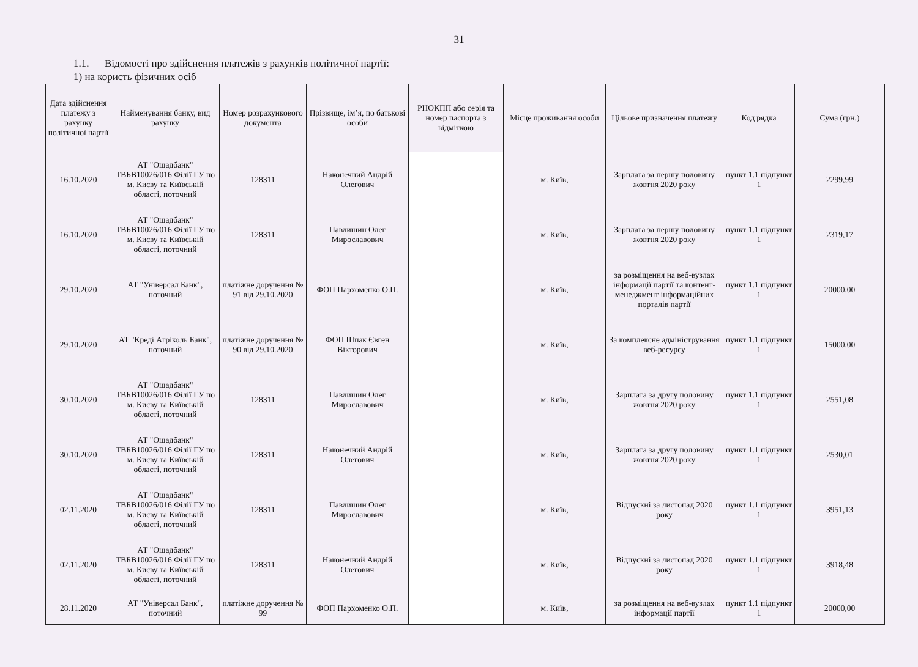31
1.1. Відомості про здійснення платежів з рахунків політичної партії:
1) на користь фізичних осіб
| Дата здійснення платежу з рахунку політичної партії | Найменування банку, вид рахунку | Номер розрахункового документа | Прізвище, ім’я, по батькові особи | РНОКПП або серія та номер паспорта з відміткою | Місце проживання особи | Цільове призначення платежу | Код рядка | Сума (грн.) |
| --- | --- | --- | --- | --- | --- | --- | --- | --- |
| 16.10.2020 | АТ "Ощадбанк" ТВБВ10026/016 Філії ГУ по м. Києву та Київській області, поточний | 128311 | Наконечний Андрій Олегович | | м. Київ, | Зарплата за першу половину жовтня 2020 року | пункт 1.1 підпункт 1 | 2299,99 |
| 16.10.2020 | АТ "Ощадбанк" ТВБВ10026/016 Філії ГУ по м. Києву та Київській області, поточний | 128311 | Павлишин Олег Мирославович | | м. Київ, | Зарплата за першу половину жовтня 2020 року | пункт 1.1 підпункт 1 | 2319,17 |
| 29.10.2020 | АТ "Універсал Банк", поточний | платіжне доручення № 91 від 29.10.2020 | ФОП Пархоменко О.П. | | м. Київ, | за розміщення на веб-вузлах інформації партії та контент-менеджмент інформаційних порталів партії | пункт 1.1 підпункт 1 | 20000,00 |
| 29.10.2020 | АТ "Креді Агріколь Банк", поточний | платіжне доручення № 90 від 29.10.2020 | ФОП Шпак Євген Вікторович | | м. Київ, | За комплексне адміністрування веб-ресурсу | пункт 1.1 підпункт 1 | 15000,00 |
| 30.10.2020 | АТ "Ощадбанк" ТВБВ10026/016 Філії ГУ по м. Києву та Київській області, поточний | 128311 | Павлишин Олег Мирославович | | м. Київ, | Зарплата за другу половину жовтня 2020 року | пункт 1.1 підпункт 1 | 2551,08 |
| 30.10.2020 | АТ "Ощадбанк" ТВБВ10026/016 Філії ГУ по м. Києву та Київській області, поточний | 128311 | Наконечний Андрій Олегович | | м. Київ, | Зарплата за другу половину жовтня 2020 року | пункт 1.1 підпункт 1 | 2530,01 |
| 02.11.2020 | АТ "Ощадбанк" ТВБВ10026/016 Філії ГУ по м. Києву та Київській області, поточний | 128311 | Павлишин Олег Мирославович | | м. Київ, | Відпускні за листопад 2020 року | пункт 1.1 підпункт 1 | 3951,13 |
| 02.11.2020 | АТ "Ощадбанк" ТВБВ10026/016 Філії ГУ по м. Києву та Київській області, поточний | 128311 | Наконечний Андрій Олегович | | м. Київ, | Відпускні за листопад 2020 року | пункт 1.1 підпункт 1 | 3918,48 |
| 28.11.2020 | АТ "Універсал Банк", поточний | платіжне доручення № 99 | ФОП Пархоменко О.П. | | м. Київ, | за розміщення на веб-вузлах інформації партії | пункт 1.1 підпункт 1 | 20000,00 |